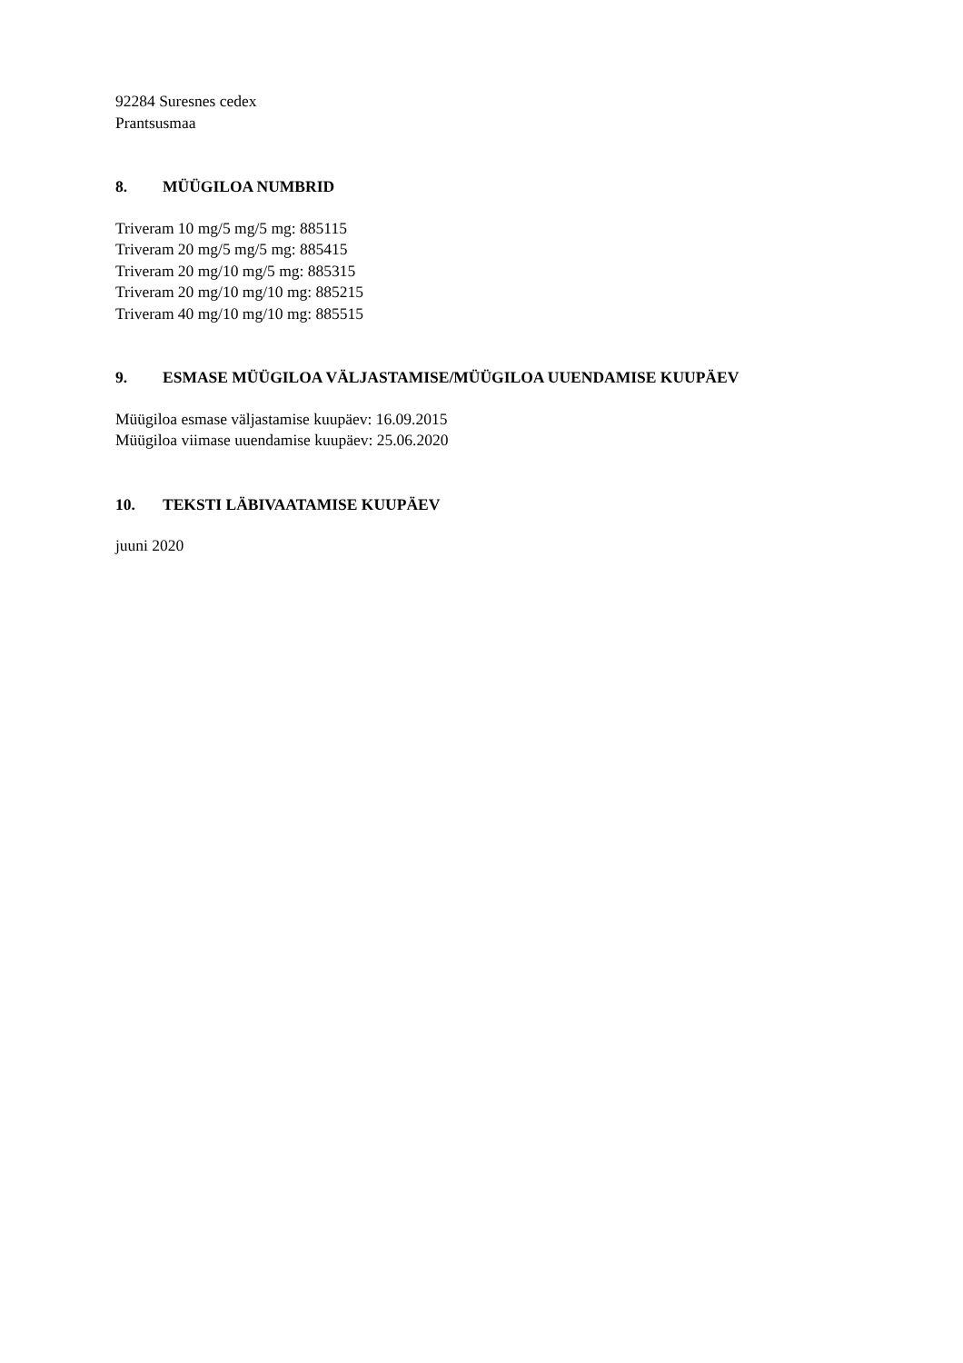92284 Suresnes cedex
Prantsusmaa
8. MÜÜGILOA NUMBRID
Triveram 10 mg/5 mg/5 mg: 885115
Triveram 20 mg/5 mg/5 mg: 885415
Triveram 20 mg/10 mg/5 mg: 885315
Triveram 20 mg/10 mg/10 mg: 885215
Triveram 40 mg/10 mg/10 mg: 885515
9. ESMASE MÜÜGILOA VÄLJASTAMISE/MÜÜGILOA UUENDAMISE KUUPÄEV
Müügiloa esmase väljastamise kuupäev: 16.09.2015
Müügiloa viimase uuendamise kuupäev: 25.06.2020
10. TEKSTI LÄBIVAATAMISE KUUPÄEV
juuni 2020